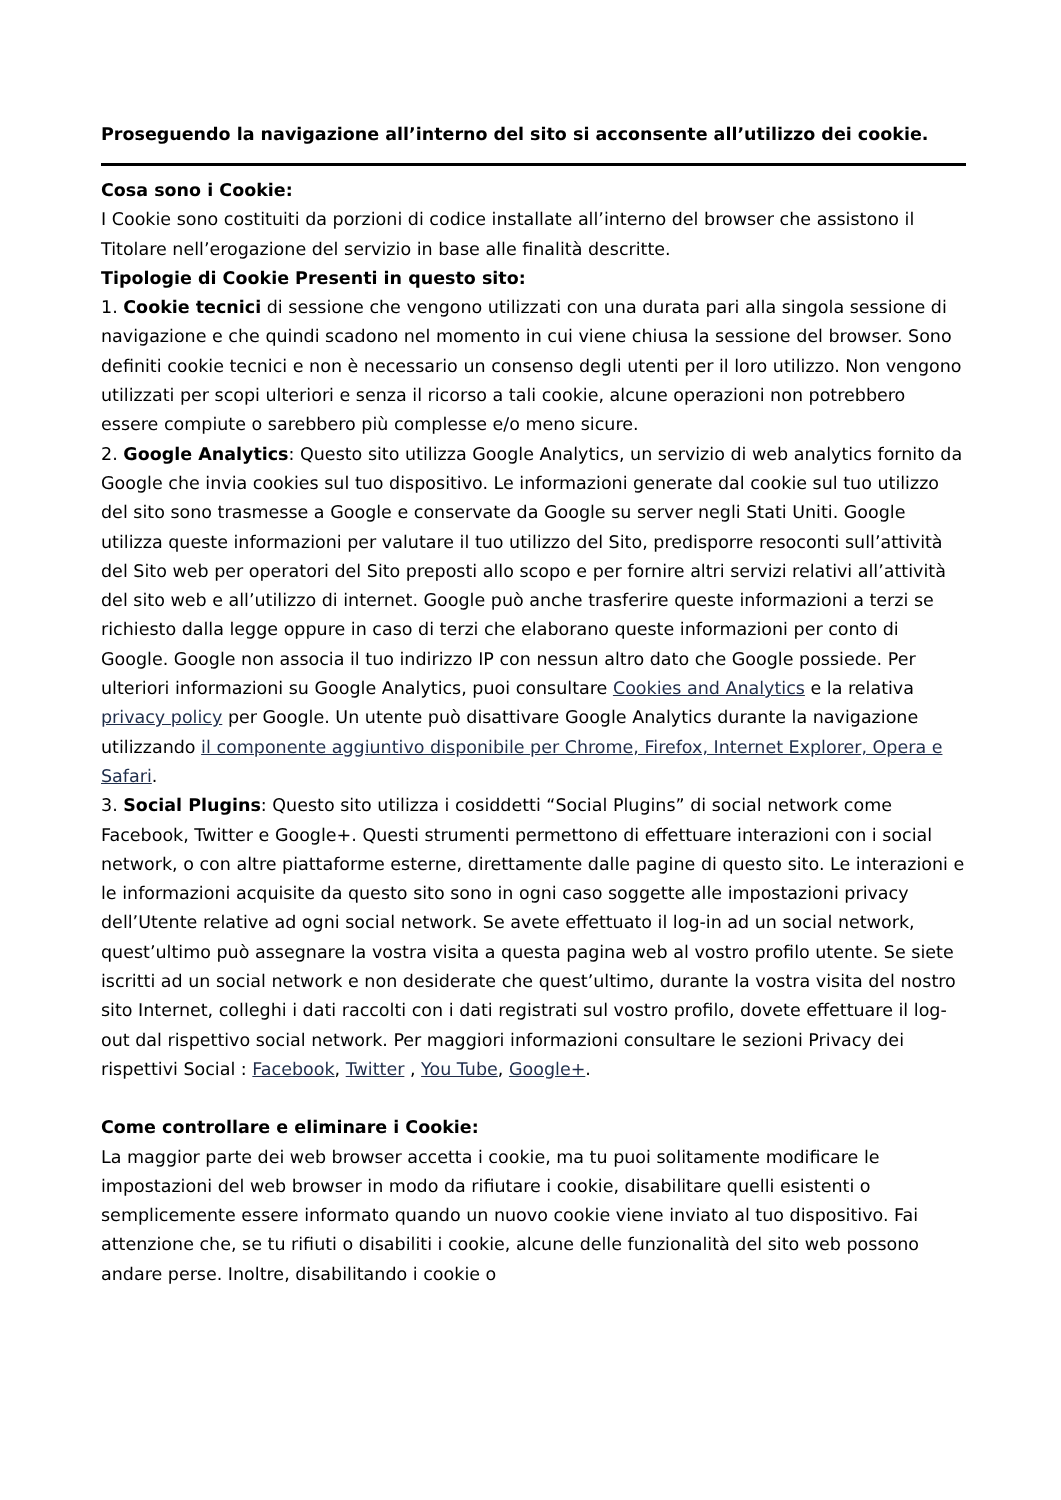Proseguendo la navigazione all’interno del sito si acconsente all’utilizzo dei cookie.
Cosa sono i Cookie:
I Cookie sono costituiti da porzioni di codice installate all’interno del browser che assistono il Titolare nell’erogazione del servizio in base alle finalità descritte.
Tipologie di Cookie Presenti in questo sito:
1. Cookie tecnici di sessione che vengono utilizzati con una durata pari alla singola sessione di navigazione e che quindi scadono nel momento in cui viene chiusa la sessione del browser. Sono definiti cookie tecnici e non è necessario un consenso degli utenti per il loro utilizzo. Non vengono utilizzati per scopi ulteriori e senza il ricorso a tali cookie, alcune operazioni non potrebbero essere compiute o sarebbero più complesse e/o meno sicure.
2. Google Analytics: Questo sito utilizza Google Analytics, un servizio di web analytics fornito da Google che invia cookies sul tuo dispositivo. Le informazioni generate dal cookie sul tuo utilizzo del sito sono trasmesse a Google e conservate da Google su server negli Stati Uniti. Google utilizza queste informazioni per valutare il tuo utilizzo del Sito, predisporre resoconti sull’attività del Sito web per operatori del Sito preposti allo scopo e per fornire altri servizi relativi all’attività del sito web e all’utilizzo di internet. Google può anche trasferire queste informazioni a terzi se richiesto dalla legge oppure in caso di terzi che elaborano queste informazioni per conto di Google. Google non associa il tuo indirizzo IP con nessun altro dato che Google possiede. Per ulteriori informazioni su Google Analytics, puoi consultare Cookies and Analytics e la relativa privacy policy per Google. Un utente può disattivare Google Analytics durante la navigazione utilizzando il componente aggiuntivo disponibile per Chrome, Firefox, Internet Explorer, Opera e Safari.
3. Social Plugins: Questo sito utilizza i cosiddetti “Social Plugins” di social network come Facebook, Twitter e Google+. Questi strumenti permettono di effettuare interazioni con i social network, o con altre piattaforme esterne, direttamente dalle pagine di questo sito. Le interazioni e le informazioni acquisite da questo sito sono in ogni caso soggette alle impostazioni privacy dell’Utente relative ad ogni social network. Se avete effettuato il log-in ad un social network, quest’ultimo può assegnare la vostra visita a questa pagina web al vostro profilo utente. Se siete iscritti ad un social network e non desiderate che quest’ultimo, durante la vostra visita del nostro sito Internet, colleghi i dati raccolti con i dati registrati sul vostro profilo, dovete effettuare il log-out dal rispettivo social network. Per maggiori informazioni consultare le sezioni Privacy dei rispettivi Social : Facebook, Twitter , You Tube, Google+.
Come controllare e eliminare i Cookie:
La maggior parte dei web browser accetta i cookie, ma tu puoi solitamente modificare le impostazioni del web browser in modo da rifiutare i cookie, disabilitare quelli esistenti o semplicemente essere informato quando un nuovo cookie viene inviato al tuo dispositivo. Fai attenzione che, se tu rifiuti o disabiliti i cookie, alcune delle funzionalità del sito web possono andare perse. Inoltre, disabilitando i cookie o